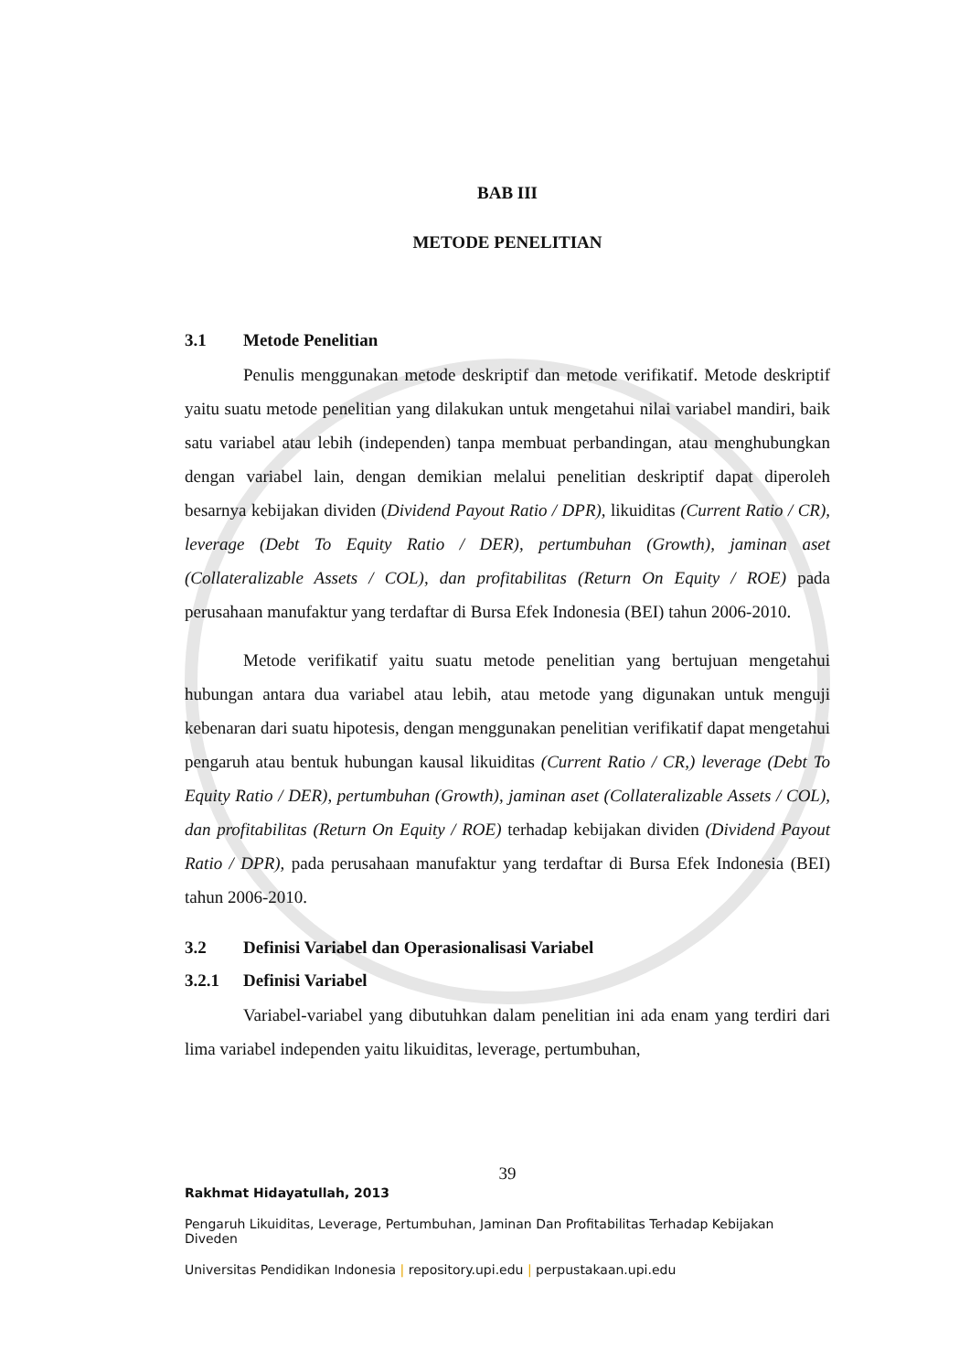BAB III
METODE PENELITIAN
3.1 Metode Penelitian
Penulis menggunakan metode deskriptif dan metode verifikatif. Metode deskriptif yaitu suatu metode penelitian yang dilakukan untuk mengetahui nilai variabel mandiri, baik satu variabel atau lebih (independen) tanpa membuat perbandingan, atau menghubungkan dengan variabel lain, dengan demikian melalui penelitian deskriptif dapat diperoleh besarnya kebijakan dividen (Dividend Payout Ratio / DPR), likuiditas (Current Ratio / CR), leverage (Debt To Equity Ratio / DER), pertumbuhan (Growth), jaminan aset (Collateralizable Assets / COL), dan profitabilitas (Return On Equity / ROE) pada perusahaan manufaktur yang terdaftar di Bursa Efek Indonesia (BEI) tahun 2006-2010.
Metode verifikatif yaitu suatu metode penelitian yang bertujuan mengetahui hubungan antara dua variabel atau lebih, atau metode yang digunakan untuk menguji kebenaran dari suatu hipotesis, dengan menggunakan penelitian verifikatif dapat mengetahui pengaruh atau bentuk hubungan kausal likuiditas (Current Ratio / CR,) leverage (Debt To Equity Ratio / DER), pertumbuhan (Growth), jaminan aset (Collateralizable Assets / COL), dan profitabilitas (Return On Equity / ROE) terhadap kebijakan dividen (Dividend Payout Ratio / DPR), pada perusahaan manufaktur yang terdaftar di Bursa Efek Indonesia (BEI) tahun 2006-2010.
3.2 Definisi Variabel dan Operasionalisasi Variabel
3.2.1 Definisi Variabel
Variabel-variabel yang dibutuhkan dalam penelitian ini ada enam yang terdiri dari lima variabel independen yaitu likuiditas, leverage, pertumbuhan,
39
Rakhmat Hidayatullah, 2013
Pengaruh Likuiditas, Leverage, Pertumbuhan, Jaminan Dan Profitabilitas Terhadap Kebijakan Diveden
Universitas Pendidikan Indonesia | repository.upi.edu | perpustakaan.upi.edu